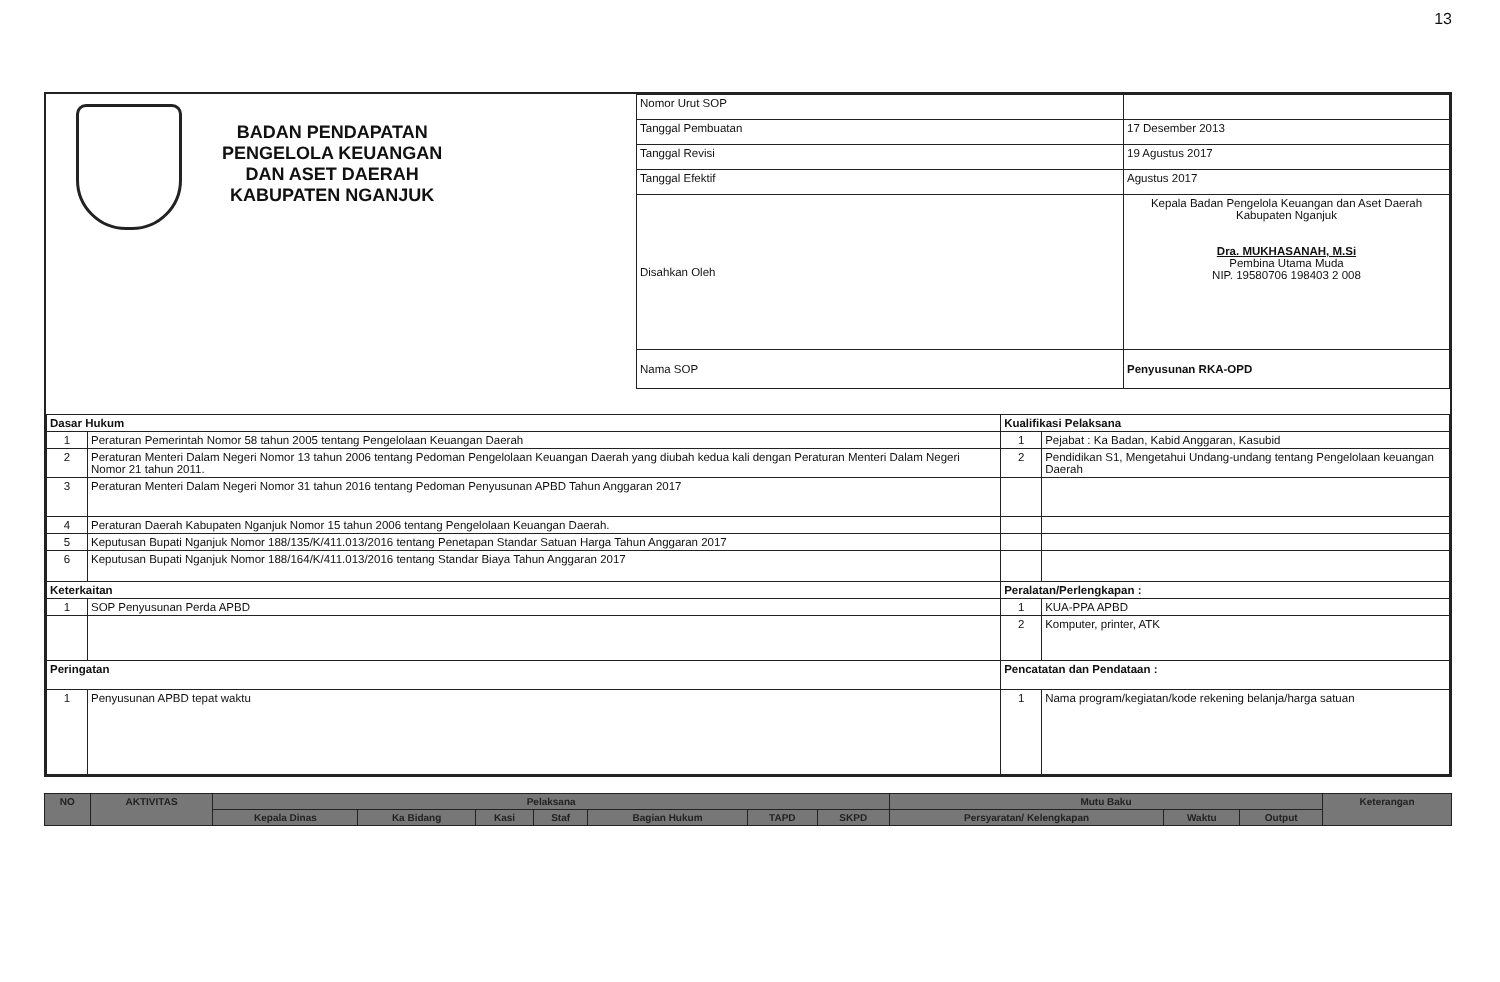13
BADAN PENDAPATAN
PENGELOLA KEUANGAN
DAN ASET DAERAH
KABUPATEN NGANJUK
| Nomor Urut SOP | |
| Tanggal Pembuatan | 17 Desember 2013 |
| Tanggal Revisi | 19 Agustus 2017 |
| Tanggal Efektif | Agustus 2017 |
| Disahkan Oleh | Kepala Badan Pengelola Keuangan dan Aset Daerah Kabupaten Nganjuk Dra. MUKHASANAH, M.Si Pembina Utama Muda NIP. 19580706 198403 2 008 |
| Nama SOP | Penyusunan RKA-OPD |
| Dasar Hukum | | Kualifikasi Pelaksana | |
| --- | --- | --- | --- |
| 1 | Peraturan Pemerintah Nomor 58 tahun 2005 tentang Pengelolaan Keuangan Daerah | 1 | Pejabat : Ka Badan, Kabid Anggaran, Kasubid |
| 2 | Peraturan Menteri Dalam Negeri Nomor 13 tahun 2006 tentang Pedoman Pengelolaan Keuangan Daerah yang diubah kedua kali dengan Peraturan Menteri Dalam Negeri Nomor 21 tahun 2011. | 2 | Pendidikan S1, Mengetahui Undang-undang tentang Pengelolaan keuangan Daerah |
| 3 | Peraturan Menteri Dalam Negeri Nomor 31 tahun 2016 tentang Pedoman Penyusunan APBD Tahun Anggaran 2017 | | |
| 4 | Peraturan Daerah Kabupaten Nganjuk Nomor 15 tahun 2006 tentang Pengelolaan Keuangan Daerah. | | |
| 5 | Keputusan Bupati Nganjuk Nomor 188/135/K/411.013/2016 tentang Penetapan Standar Satuan Harga Tahun Anggaran 2017 | | |
| 6 | Keputusan Bupati Nganjuk Nomor 188/164/K/411.013/2016 tentang Standar Biaya Tahun Anggaran 2017 | | |
| Keterkaitan | | Peralatan/Perlengkapan : | |
| 1 | SOP Penyusunan Perda APBD | 1 | KUA-PPA APBD |
| | | 2 | Komputer, printer, ATK |
| Peringatan | | Pencatatan dan Pendataan : | |
| 1 | Penyusunan APBD tepat waktu | 1 | Nama program/kegiatan/kode rekening belanja/harga satuan |
| NO | AKTIVITAS | Pelaksana | | | | | | | Mutu Baku | | | Keterangan |
| --- | --- | --- | --- | --- | --- | --- | --- | --- | --- | --- | --- | --- |
| | | Kepala Dinas | Ka Bidang | Kasi | Staf | Bagian Hukum | TAPD | SKPD | Persyaratan/ Kelengkapan | Waktu | Output | |